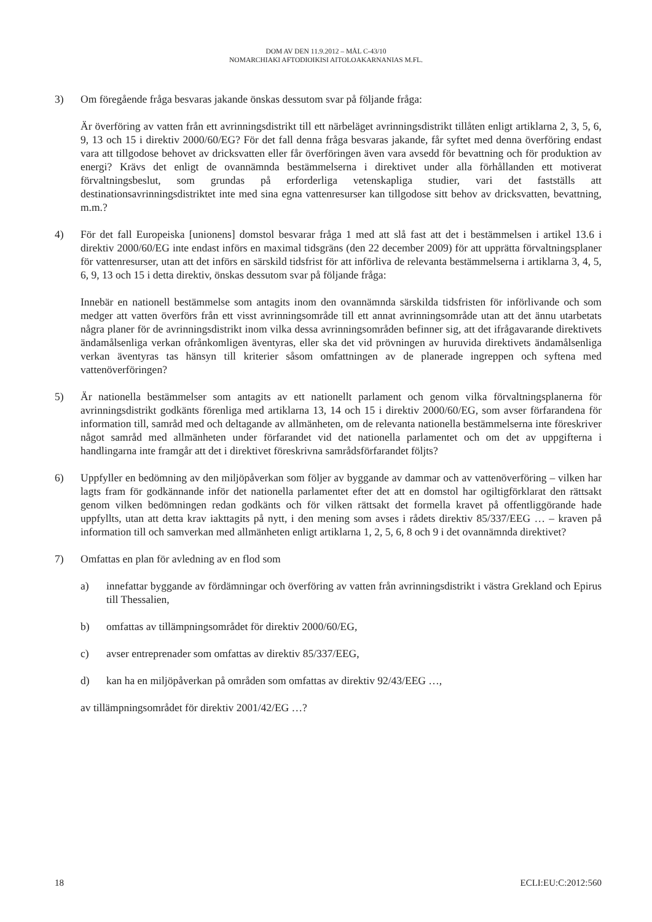DOM AV DEN 11.9.2012 – MÅL C-43/10
NOMARCHIAKI AFTODIOIKISI AITOLOAKARNANIAS M.FL.
3) Om föregående fråga besvaras jakande önskas dessutom svar på följande fråga:
Är överföring av vatten från ett avrinningsdistrikt till ett närbeläget avrinningsdistrikt tillåten enligt artiklarna 2, 3, 5, 6, 9, 13 och 15 i direktiv 2000/60/EG? För det fall denna fråga besvaras jakande, får syftet med denna överföring endast vara att tillgodose behovet av dricksvatten eller får överföringen även vara avsedd för bevattning och för produktion av energi? Krävs det enligt de ovannämnda bestämmelserna i direktivet under alla förhållanden ett motiverat förvaltningsbeslut, som grundas på erforderliga vetenskapliga studier, vari det fastställs att destinationsavrinningsdistriktet inte med sina egna vattenresurser kan tillgodose sitt behov av dricksvatten, bevattning, m.m.?
4) För det fall Europeiska [unionens] domstol besvarar fråga 1 med att slå fast att det i bestämmelsen i artikel 13.6 i direktiv 2000/60/EG inte endast införs en maximal tidsgräns (den 22 december 2009) för att upprätta förvaltningsplaner för vattenresurser, utan att det införs en särskild tidsfrist för att införliva de relevanta bestämmelserna i artiklarna 3, 4, 5, 6, 9, 13 och 15 i detta direktiv, önskas dessutom svar på följande fråga:
Innebär en nationell bestämmelse som antagits inom den ovannämnda särskilda tidsfristen för införlivande och som medger att vatten överförs från ett visst avrinningsområde till ett annat avrinningsområde utan att det ännu utarbetats några planer för de avrinningsdistrikt inom vilka dessa avrinningsområden befinner sig, att det ifrågavarande direktivets ändamålsenliga verkan ofrånkomligen äventyras, eller ska det vid prövningen av huruvida direktivets ändamålsenliga verkan äventyras tas hänsyn till kriterier såsom omfattningen av de planerade ingreppen och syftena med vattenöverföringen?
5) Är nationella bestämmelser som antagits av ett nationellt parlament och genom vilka förvaltningsplanerna för avrinningsdistrikt godkänts förenliga med artiklarna 13, 14 och 15 i direktiv 2000/60/EG, som avser förfarandena för information till, samråd med och deltagande av allmänheten, om de relevanta nationella bestämmelserna inte föreskriver något samråd med allmänheten under förfarandet vid det nationella parlamentet och om det av uppgifterna i handlingarna inte framgår att det i direktivet föreskrivna samrådsförfarandet följts?
6) Uppfyller en bedömning av den miljöpåverkan som följer av byggande av dammar och av vattenöverföring – vilken har lagts fram för godkännande inför det nationella parlamentet efter det att en domstol har ogiltigförklarat den rättsakt genom vilken bedömningen redan godkänts och för vilken rättsakt det formella kravet på offentliggörande hade uppfyllts, utan att detta krav iakttagits på nytt, i den mening som avses i rådets direktiv 85/337/EEG … – kraven på information till och samverkan med allmänheten enligt artiklarna 1, 2, 5, 6, 8 och 9 i det ovannämnda direktivet?
7) Omfattas en plan för avledning av en flod som
a) innefattar byggande av fördämningar och överföring av vatten från avrinningsdistrikt i västra Grekland och Epirus till Thessalien,
b) omfattas av tillämpningsområdet för direktiv 2000/60/EG,
c) avser entreprenader som omfattas av direktiv 85/337/EEG,
d) kan ha en miljöpåverkan på områden som omfattas av direktiv 92/43/EEG …,
av tillämpningsområdet för direktiv 2001/42/EG …?
18 ECLI:EU:C:2012:560